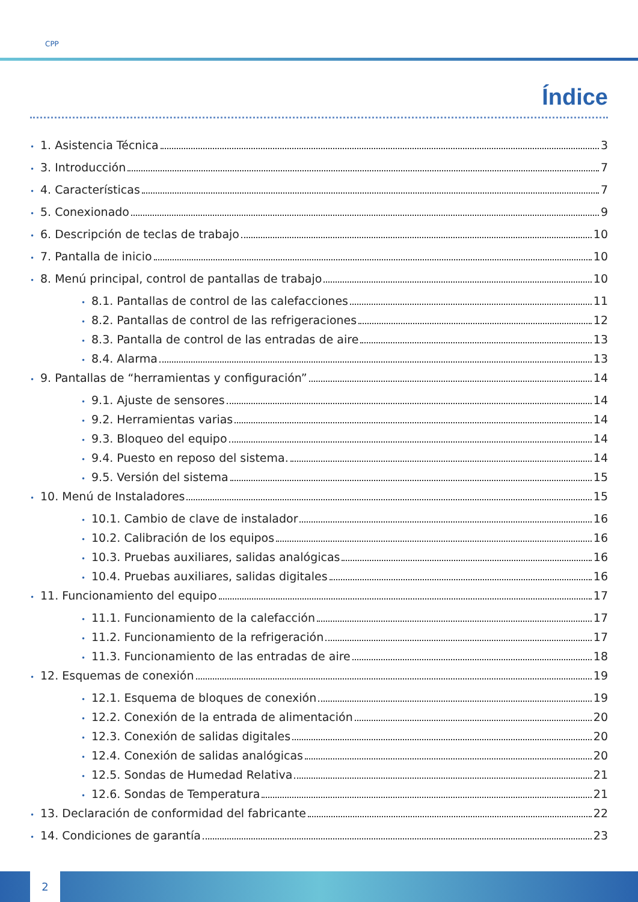CPP
Índice
• 1. Asistencia Técnica 3
• 3. Introducción 7
• 4. Características 7
• 5. Conexionado 9
• 6. Descripción de teclas de trabajo 10
• 7. Pantalla de inicio 10
• 8. Menú principal, control de pantallas de trabajo 10
• 8.1. Pantallas de control de las calefacciones 11
• 8.2. Pantallas de control de las refrigeraciones 12
• 8.3. Pantalla de control de las entradas de aire 13
• 8.4. Alarma 13
• 9. Pantallas de “herramientas y configuración” 14
• 9.1. Ajuste de sensores 14
• 9.2. Herramientas varias 14
• 9.3. Bloqueo del equipo 14
• 9.4. Puesto en reposo del sistema. 14
• 9.5. Versión del sistema 15
• 10. Menú de Instaladores 15
• 10.1. Cambio de clave de instalador 16
• 10.2. Calibración de los equipos 16
• 10.3. Pruebas auxiliares, salidas analógicas 16
• 10.4. Pruebas auxiliares, salidas digitales 16
• 11. Funcionamiento del equipo 17
• 11.1. Funcionamiento de la calefacción 17
• 11.2. Funcionamiento de la refrigeración 17
• 11.3. Funcionamiento de las entradas de aire 18
• 12. Esquemas de conexión 19
• 12.1. Esquema de bloques de conexión 19
• 12.2. Conexión de la entrada de alimentación 20
• 12.3. Conexión de salidas digitales 20
• 12.4. Conexión de salidas analógicas 20
• 12.5. Sondas de Humedad Relativa 21
• 12.6. Sondas de Temperatura 21
• 13. Declaración de conformidad del fabricante 22
• 14. Condiciones de garantía 23
2